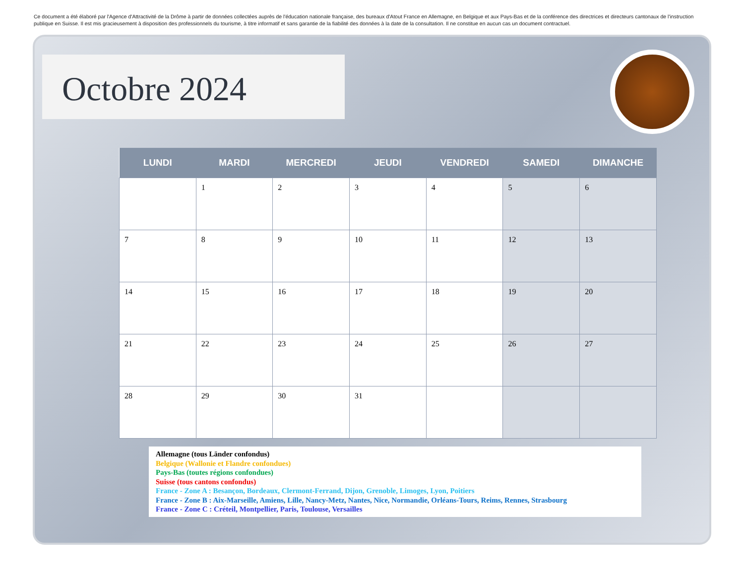Ce document a été élaboré par l'Agence d'Attractivité de la Drôme à partir de données collectées auprès de l'éducation nationale française, des bureaux d'Atout France en Allemagne, en Belgique et aux Pays-Bas et de la conférence des directrices et directeurs cantonaux de l'instruction publique en Suisse. Il est mis gracieusement à disposition des professionnels du tourisme, à titre informatif et sans garantie de la fiabilité des données à la date de la consultation. Il ne constitue en aucun cas un document contractuel.
Octobre 2024
| LUNDI | MARDI | MERCREDI | JEUDI | VENDREDI | SAMEDI | DIMANCHE |
| --- | --- | --- | --- | --- | --- | --- |
| | 1 | 2 | 3 | 4 | 5 | 6 |
| 7 | 8 | 9 | 10 | 11 | 12 | 13 |
| 14 | 15 | 16 | 17 | 18 | 19 | 20 |
| 21 | 22 | 23 | 24 | 25 | 26 | 27 |
| 28 | 29 | 30 | 31 | | | |
Allemagne (tous Länder confondus)
Belgique (Wallonie et Flandre confondues)
Pays-Bas (toutes régions confondues)
Suisse (tous cantons confondus)
France - Zone A : Besançon, Bordeaux, Clermont-Ferrand, Dijon, Grenoble, Limoges, Lyon, Poitiers
France - Zone B : Aix-Marseille, Amiens, Lille, Nancy-Metz, Nantes, Nice, Normandie, Orléans-Tours, Reims, Rennes, Strasbourg
France - Zone C : Créteil, Montpellier, Paris, Toulouse, Versailles